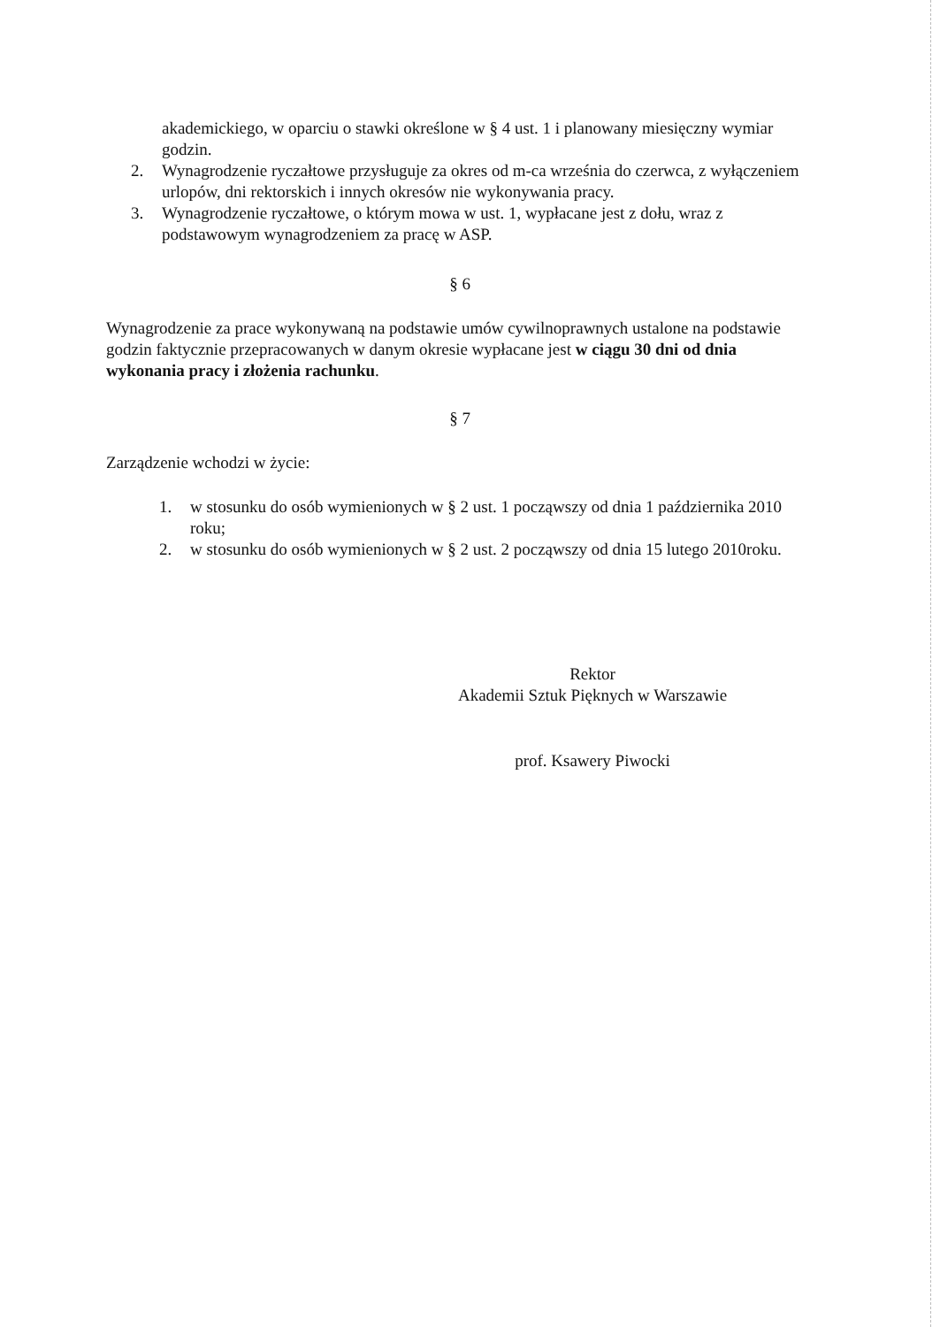akademickiego, w oparciu o stawki określone w § 4 ust. 1 i planowany miesięczny wymiar godzin.
2. Wynagrodzenie ryczałtowe przysługuje za okres od m-ca września do czerwca, z wyłączeniem urlopów, dni rektorskich i innych okresów nie wykonywania pracy.
3. Wynagrodzenie ryczałtowe, o którym mowa w ust. 1, wypłacane jest z dołu, wraz z podstawowym wynagrodzeniem za pracę w ASP.
§ 6
Wynagrodzenie za prace wykonywaną na podstawie umów cywilnoprawnych ustalone na podstawie godzin faktycznie przepracowanych w danym okresie wypłacane jest w ciągu 30 dni od dnia wykonania pracy i złożenia rachunku.
§ 7
Zarządzenie wchodzi w życie:
1. w stosunku do osób wymienionych w § 2 ust. 1 począwszy od dnia 1 października 2010 roku;
2. w stosunku do osób wymienionych w § 2 ust. 2 począwszy od dnia 15 lutego 2010roku.
Rektor
Akademii Sztuk Pięknych w Warszawie
prof. Ksawery Piwocki